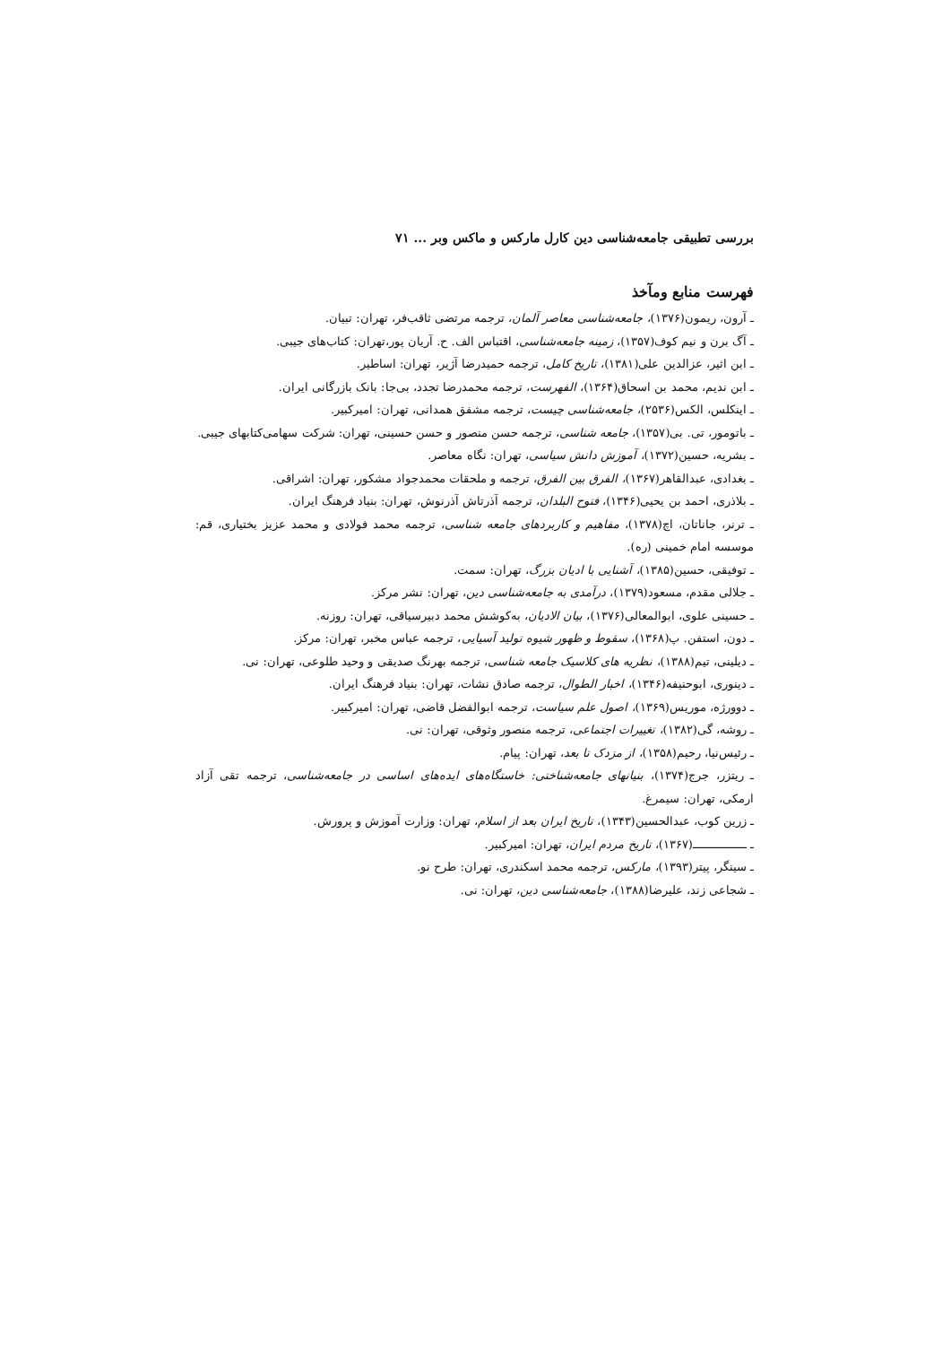بررسی تطبیقی جامعه‌شناسی دین کارل مارکس و ماکس وبر ... ۷۱
فهرست منابع ومآخذ
ـ آرون، ریمون(۱۳۷۶)، جامعه‌شناسی معاصر آلمان، ترجمه مرتضی ثاقب‌فر، تهران: تبیان.
ـ آگ برن و نیم کوف(۱۳۵۷)، زمینه جامعه‌شناسی، اقتباس الف. ح. آریان پور،تهران: کتاب‌های جیبی.
ـ ابن اثیر، عزالدین علی(۱۳۸۱)، تاریخ کامل، ترجمه حمیدرضا آژیر، تهران: اساطیر.
ـ ابن ندیم، محمد بن اسحاق(۱۳۶۴)، الفهرست، ترجمه محمدرضا تجدد، بی‌جا: بانک بازرگانی ایران.
ـ اینکلس، الکس(۲۵۳۶)، جامعه‌شناسی چیست، ترجمه مشفق همدانی، تهران: امیرکبیر.
ـ باتومور، تی. بی(۱۳۵۷)، جامعه شناسی، ترجمه حسن منصور و حسن حسینی، تهران: شرکت سهامی‌کتابهای جیبی.
ـ بشریه، حسین(۱۳۷۲)، آموزش دانش سیاسی، تهران: نگاه معاصر.
ـ بغدادی، عبدالقاهر(۱۳۶۷)، الفرق بین الفرق، ترجمه و ملحقات محمدجواد مشکور، تهران: اشراقی.
ـ بلاذری، احمد بن یحیی(۱۳۴۶)، فتوح البلدان، ترجمه آذرتاش آذرنوش، تهران: بنیاد فرهنگ ایران.
ـ ترنر، جاناتان، اچ(۱۳۷۸)، مفاهیم و کاربردهای جامعه شناسی، ترجمه محمد فولادی و محمد عزیز بختیاری، قم: موسسه امام خمینی (ره).
ـ توفیقی، حسین(۱۳۸۵)، آشنایی با ادیان بزرگ، تهران: سمت.
ـ جلالی مقدم، مسعود(۱۳۷۹)، درآمدی به جامعه‌شناسی دین، تهران: نشر مرکز.
ـ حسینی علوی، ابوالمعالی(۱۳۷۶)، بیان الادیان، به‌کوشش محمد دبیرسیاقی، تهران: روزنه.
ـ دون، استفن. پ(۱۳۶۸)، سقوط و ظهور شیوه تولید آسیایی، ترجمه عباس مخبر، تهران: مرکز.
ـ دیلینی، تیم(۱۳۸۸)، نظریه های کلاسیک جامعه شناسی، ترجمه بهرنگ صدیقی و وحید طلوعی، تهران: نی.
ـ دینوری، ابوحنیفه(۱۳۴۶)، اخبار الطوال، ترجمه صادق نشات، تهران: بنیاد فرهنگ ایران.
ـ دوورژه، موریس(۱۳۶۹)، اصول علم سیاست، ترجمه ابوالفضل قاضی، تهران: امیرکبیر.
ـ روشه، گی(۱۳۸۲)، تغییرات اجتماعی، ترجمه منصور وثوقی، تهران: نی.
ـ رئیس‌نیا، رحیم(۱۳۵۸)، از مزدک تا بعد، تهران: پیام.
ـ ریتزر، جرج(۱۳۷۴)، بنیانهای جامعه‌شناختی: خاستگاه‌های ایده‌های اساسی در جامعه‌شناسی، ترجمه تقی آزاد ارمکی، تهران: سیمرغ.
ـ زرین کوب، عبدالحسین(۱۳۴۳)، تاریخ ایران بعد از اسلام، تهران: وزارت آموزش و پرورش.
ـ ـــــــــــــــ(۱۳۶۷)، تاریخ مردم ایران، تهران: امیرکبیر.
ـ سینگر، پیتر(۱۳۹۳)، مارکس، ترجمه محمد اسکندری، تهران: طرح نو.
ـ شجاعی زند، علیرضا(۱۳۸۸)، جامعه‌شناسی دین، تهران: نی.